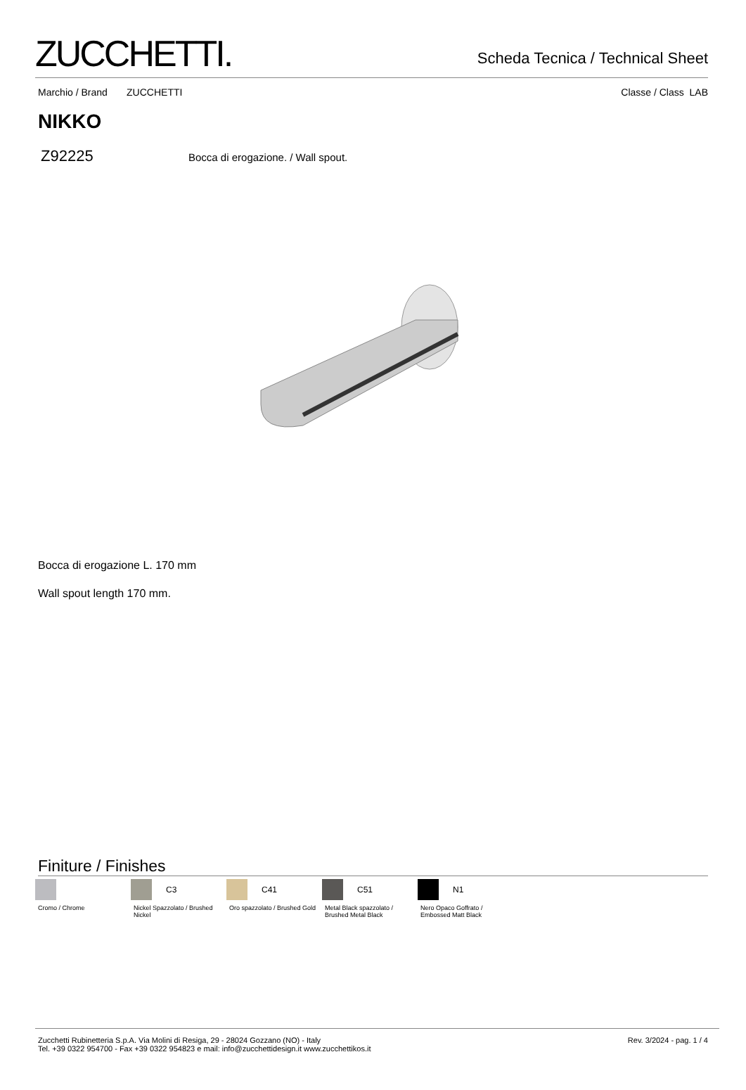ZUCCHETTI.
Scheda Tecnica / Technical Sheet
Marchio / Brand ZUCCHETTI Classe / Class LAB
NIKKO
Z92225 Bocca di erogazione. / Wall spout.
Bocca di erogazione L. 170 mm
Wall spout length 170 mm.
Finiture / Finishes
Cromo / Chrome
C3
Nickel Spazzolato / Brushed Nickel
C41
Oro spazzolato / Brushed Gold
C51
Metal Black spazzolato / Brushed Metal Black
N1
Nero Opaco Goffrato / Embossed Matt Black
Zucchetti Rubinetteria S.p.A. Via Molini di Resiga, 29 - 28024 Gozzano (NO) - Italy
Tel. +39 0322 954700 - Fax +39 0322 954823 e mail: info@zucchettidesign.it www.zucchettikos.it
Rev. 3/2024 - pag. 1 / 4